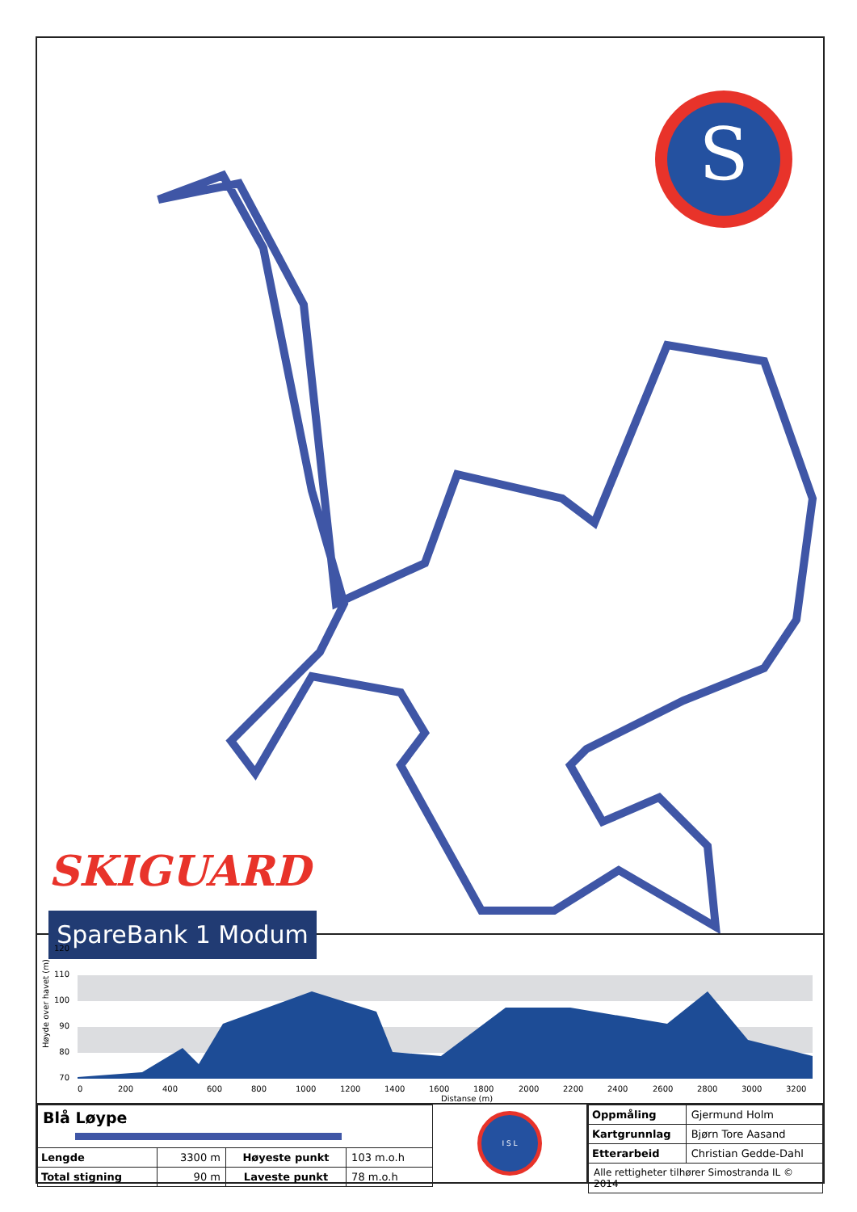S
SKIGUARD
SpareBank 1 Modum
120
110
100
90
80
70
0
200
400
600
800
1000
1200
1400
1600
1800
2000
2200
2400
2600
2800
3000
3200
Distanse (m)
Høyde over havet (m)
| Blå Løype | | | |
| Lengde | 3300 m | Høyeste punkt | 103 m.o.h |
| Total stigning | 90 m | Laveste punkt | 78 m.o.h |
I S L
| Oppmåling | Gjermund Holm |
| Kartgrunnlag | Bjørn Tore Aasand |
| Etterarbeid | Christian Gedde-Dahl |
| Alle rettigheter tilhører Simostranda IL © 2014 | |